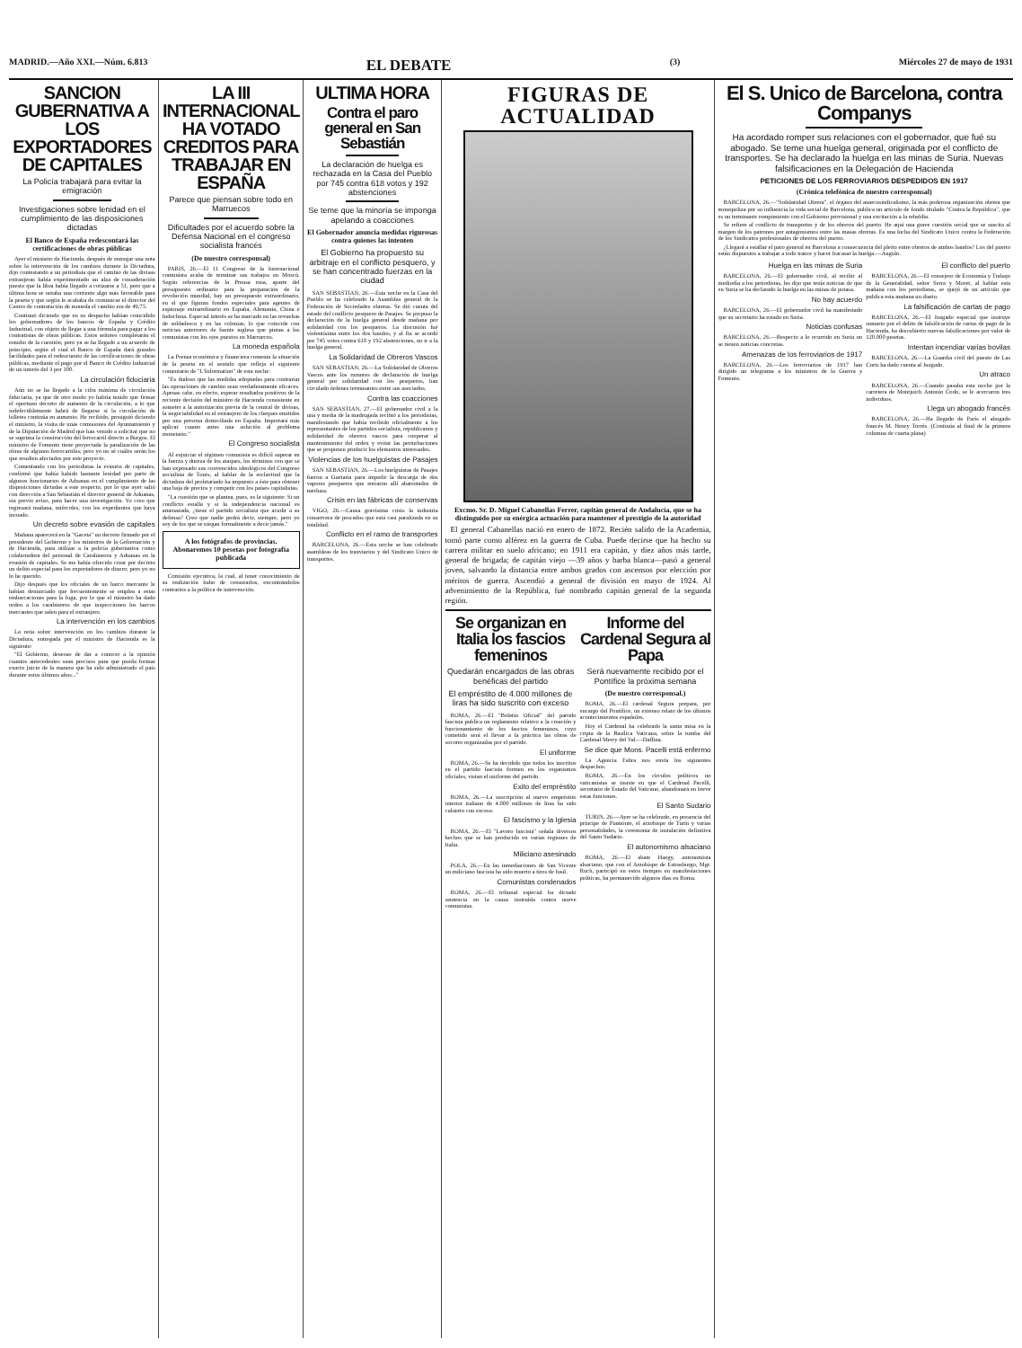MADRID.—Año XXI.—Núm. 6.813 EL DEBATE (3) Miércoles 27 de mayo de 1931
SANCION GUBERNATIVA A LOS EXPORTADORES DE CAPITALES
La Policía trabajará para evitar la emigración
Investigaciones sobre lenidad en el cumplimiento de las disposiciones dictadas
El Banco de España redescontará las certificaciones de obras públicas
Ayer el ministro de Hacienda, después de entregar una nota sobre la intervención de los cambios durante la Dictadura, dijo contestando a un periodista que el cambio de las divisas extranjeras había experimentado un alza de consideración puesto que la libra había llegado a cotizarse a 51, pero que a última hora se notaba una corriente algo más favorable para la peseta y que según le acababa de comunicar el director del Centro de contratación de moneda el cambio era de 49,75.
Continuó diciendo que en su despacho habían coincidido los gobernadores de los bancos de España y Crédito Industrial, con objeto de llegar a una fórmula para pagar a los contratistas de obras públicas. Estos señores completarán el estudio de la cuestión; pero ya se ha llegado a un acuerdo de principio, según el cual el Banco de España dará grandes facilidades para el redescuento de las certificaciones de obras públicas, mediante el pago por el Banco de Crédito Industrial de un interés del 3 por 100.
La circulación fiduciaria
Aún no se ha llegado a la cifra máxima de circulación fiduciaria, ya que de otro modo yo habría tenido que firmar el oportuno decreto de aumento de la circulación, a lo que indefectiblemente habrá de llegarse si la circulación de billetes continúa en aumento. He recibido, prosiguió diciendo el ministro, la visita de unas comisiones del Ayuntamiento y de la Diputación de Madrid que han venido a solicitar que no se suprima la construcción del ferrocarril directo a Burgos. El ministro de Fomento tiene proyectada la paralización de las obras de algunos ferrocarriles; pero yo no sé cuáles serán los que resulten afectados por este proyecto.
Comentando con los periodistas la evasión de capitales, confirmó que había habido bastante lenidad por parte de algunos funcionarios de Aduanas en el cumplimiento de las disposiciones dictadas a este respecto, por lo que ayer salió con dirección a San Sebastián el director general de Aduanas, sin previo aviso, para hacer una investigación. Yo creo que regresará mañana, miércoles, con los expedientes que haya incoado.
Un decreto sobre evasión de capitales
Mañana aparecerá en la "Gaceta" un decreto firmado por el presidente del Gobierno y los ministros de la Gobernación y de Hacienda, para utilizar a la policía gubernativa como colaboradora del personal de Carabineros y Aduanas en la evasión de capitales. Se me había ofrecido crear por decreto un delito especial para los exportadores de dinero; pero yo no lo he querido.
Dijo después que los oficiales de un barco mercante le habían denunciado que frecuentemente se emplea a estas embarcaciones para la fuga, por lo que el ministro ha dado orden a los carabineros de que inspeccionen los barcos mercantes que salen para el extranjero.
La intervención en los cambios
La nota sobre intervención en los cambios durante la Dictadura, entregada por el ministro de Hacienda es la siguiente:
"El Gobierno, deseoso de dar a conocer a la opinión cuantos antecedentes sean precisos para que pueda formar exacto juicio de la manera que ha sido administrado el país durante estos últimos años..."
LA III INTERNACIONAL HA VOTADO CREDITOS PARA TRABAJAR EN ESPAÑA
Parece que piensan sobre todo en Marruecos
Dificultades por el acuerdo sobre la Defensa Nacional en el congreso socialista francés
(De nuestro corresponsal)
PARIS, 26.—El 11 Congreso de la Internacional comunista acaba de terminar sus trabajos en Moscú. Según referencias de la Prensa rusa, aparte del presupuesto ordinario para la preparación de la revolución mundial, hay un presupuesto extraordinario, en el que figuran fondos especiales para agentes de espionaje extraordinario en España, Alemania, China e Indochina. Especial interés se ha marcado en las revueltas de soldadesca y en las colonias, lo que coincide con noticias anteriores de fuente inglesa que pintan a los comunistas con los ojos puestos en Marruecos.
La moneda española
La Prensa económica y financiera comenta la situación de la peseta en el sentido que refleja el siguiente comentario de "L'Information" de esta noche:
"Es dudoso que las medidas adoptadas para contrariar las operaciones de cambio sean verdaderamente eficaces. Apenas cabe, en efecto, esperar resultados positivos de la reciente decisión del ministro de Hacienda consistente en someter a la autorización previa de la central de divisas, la negociabilidad en el extranjero de los cheques emitidos por una persona domiciliada en España. Importará más aplicar cuanto antes una solución al problema monetario."
El Congreso socialista
Al enjuiciar el régimen comunista es difícil superar en la fuerza y dureza de los ataques, los términos con que se han expresado sus convencidos ideológicos del Congreso socialista de Tours, al hablar de la esclavitud que la dictadura del proletariado ha impuesto a éste para obtener una baja de precios y competir con los países capitalistas.
"La cuestión que se plantea, pues, es la siguiente: Si un conflicto estalla y si la independencia nacional es amenazada, ¿tiene el partido socialista que acudir a su defensa? Creo que nadie podrá decir, siempre, pero yo soy de los que se niegan formalmente a decir jamás."
A los fotógrafos de provincias. Abonaremos 10 pesetas por fotografía publicada
Comisión ejecutiva, la cual, al tener conocimiento de su realización hubo de censurarlos, encontrándolos contrarios a la política de intervención.
ULTIMA HORA
Contra el paro general en San Sebastián
La declaración de huelga es rechazada en la Casa del Pueblo por 745 contra 618 votos y 192 abstenciones
Se teme que la minoría se imponga apelando a coacciones
El Gobernador anuncia medidas rigurosas contra quienes las intenten
El Gobierno ha propuesto su arbitraje en el conflicto pesquero, y se han concentrado fuerzas en la ciudad
SAN SEBASTIAN, 26.—Esta noche en la Casa del Pueblo se ha celebrado la Asamblea general de la Federación de Sociedades obreras. Se dió cuenta del estado del conflicto pesquero de Pasajes. Se propuso la declaración de la huelga general desde mañana por solidaridad con los pesqueros. La discusión fué violentísima entre los dos bandos, y al fin se acordó por 745 votos contra 618 y 192 abstenciones, no ir a la huelga general.
La Solidaridad de Obreros Vascos
SAN SEBASTIAN, 26.—La Solidaridad de Obreros Vascos ante los rumores de declaración de huelga general por solidaridad con los pesqueros, han circulado órdenes terminantes entre sus asociados.
Contra las coacciones
SAN SEBASTIAN, 27.—El gobernador civil a la una y media de la madrugada recibió a los periodistas, manifestando que había recibido oficialmente a los representantes de los partidos socialista, republicanos y solidaridad de obreros vascos para cooperar al mantenimiento del orden y evitar las perturbaciones que se proponen producir los elementos interesados.
Violencias de los huelguistas de Pasajes
SAN SEBASTIAN, 26.—Los huelguistas de Pasajes fueron a Guetaria para impedir la descarga de dos vapores pesqueros que entraron allí abarrotados de merluza.
Crisis en las fábricas de conservas
VIGO, 26.—Causa gravísima crisis la industria conservera de pescados que está casi paralizada en su totalidad.
Conflicto en el ramo de transportes
BARCELONA, 26.—Esta noche se han celebrado asambleas de los tranviarios y del Sindicato Unico de transportes.
FIGURAS DE ACTUALIDAD
Excmo. Sr. D. Miguel Cabanellas Ferrer, capitán general de Andalucía, que se ha distinguido por su enérgica actuación para mantener el prestigio de la autoridad
El general Cabanellas nació en enero de 1872. Recién salido de la Academia, tomó parte como alférez en la guerra de Cuba. Puede decirse que ha hecho su carrera militar en suelo africano; en 1911 era capitán, y diez años más tarde, general de brigada; de capitán viejo —39 años y barba blanca—pasó a general joven, salvando la distancia entre ambos grados con ascensos por elección por méritos de guerra. Ascendió a general de división en mayo de 1924. Al advenimiento de la República, fué nombrado capitán general de la segunda región.
Se organizan en Italia los fascios femeninos
Quedarán encargados de las obras benéficas del partido
El empréstito de 4.000 millones de liras ha sido suscrito con exceso
ROMA, 26.—El "Boletín Oficial" del partido fascista publica un reglamento relativo a la creación y funcionamiento de los fascios femeninos, cuyo cometido será el llevar a la práctica las obras de socorro organizadas por el partido.
El uniforme
ROMA, 26.—Se ha decidido que todos los inscritos en el partido fascista formen en los organismos oficiales, vistan el uniforme del partido.
Exito del empréstito
ROMA, 26.—La suscripción al nuevo empréstito interior italiano de 4.000 millones de liras ha sido cubierto con exceso.
El fascismo y la Iglesia
ROMA, 26.—El "Lavoro fascista" señala diversos hechos que se han producido en varias regiones de Italia.
Miliciano asesinado
POLA, 26.—En las inmediaciones de San Vicente un miliciano fascista ha sido muerto a tiros de fusil.
Comunistas condenados
ROMA, 26.—El tribunal especial ha dictado sentencia en la causa instruída contra nueve comunistas.
Informe del Cardenal Segura al Papa
Será nuevamente recibido por el Pontífice la próxima semana
(De nuestro corresponsal.)
ROMA, 26.—El cardenal Segura prepara, por encargo del Pontífice, un extenso relato de los últimos acontecimientos españoles.
Hoy el Cardenal ha celebrado la santa misa en la cripta de la Basílica Vaticana, sobre la tumba del Cardenal Merry del Val.—Daffina.
Se dice que Mons. Pacelli está enfermo
La Agencia Fabra nos envía los siguientes despachos:
ROMA, 26.—En los círculos políticos no vaticanistas se insiste en que el Cardenal Pacelli, secretario de Estado del Vaticano, abandonará en breve estas funciones.
El Santo Sudario
TURIN, 26.—Ayer se ha celebrado, en presencia del príncipe de Piamonte, el arzobispo de Turín y varias personalidades, la ceremonia de instalación definitiva del Santo Sudario.
El autonomismo alsaciano
ROMA, 26.—El abate Haegy, autonomista alsaciano, que con el Arzobispo de Estrasburgo, Mgr. Ruch, participó en estos tiempos en manifestaciones políticas, ha permanecido algunos días en Roma.
El S. Unico de Barcelona, contra Companys
Ha acordado romper sus relaciones con el gobernador, que fué su abogado. Se teme una huelga general, originada por el conflicto de transportes. Se ha declarado la huelga en las minas de Suria. Nuevas falsificaciones en la Delegación de Hacienda
PETICIONES DE LOS FERROVIARIOS DESPEDIDOS EN 1917
(Crónica telefónica de nuestro corresponsal)
BARCELONA, 26.—"Solidaridad Obrera", el órgano del anarcosindicalismo, la más poderosa organización obrera que monopoliza por su influencia la vida social de Barcelona, publica un artículo de fondo titulado "Contra la República", que es un terminante rompimiento con el Gobierno provisional y una excitación a la rebeldía.
Se refiere al conflicto de transportes y de los obreros del puerto. He aquí una grave cuestión social que se suscita al margen de los patronos por antagonismos entre las masas obreras. Es una lucha del Sindicato Unico contra la Federación de los Sindicatos profesionales de obreros del puerto.
¿Llegará a estallar el paro general en Barcelona a consecuencia del pleito entre obreros de ambos bandos? Los del puerto están dispuestos a trabajar a todo trance y hacer fracasar la huelga.—Angulo.
Huelga en las minas de Suria
BARCELONA, 26.—El gobernador civil, al recibir al mediodía a los periodistas, les dijo que tenía noticias de que en Suria se ha declarado la huelga en las minas de potasa.
No hay acuerdo
BARCELONA, 26.—El gobernador civil ha manifestado que su secretario ha estado en Suria.
Noticias confusas
BARCELONA, 26.—Respecto a lo ocurrido en Suria no se tienen noticias concretas.
Amenazas de los ferroviarios de 1917
BARCELONA, 26.—Los ferroviarios de 1917 han dirigido un telegrama a los ministros de la Guerra y Fomento.
El conflicto del puerto
BARCELONA, 26.—El consejero de Economía y Trabajo de la Generalidad, señor Serra y Moret, al hablar esta mañana con los periodistas, se quejó de un artículo que publica esta mañana un diario.
La falsificación de cartas de pago
BARCELONA, 26.—El Juzgado especial que instruye sumario por el delito de falsificación de cartas de pago de la Hacienda, ha descubierto nuevas falsificaciones por valor de 120.000 pesetas.
Intentan incendiar varias bovilas
BARCELONA, 26.—La Guardia civil del puesto de Las Corts ha dado cuenta al Juzgado.
Un atraco
BARCELONA, 26.—Cuando pasaba esta noche por la carretera de Montjuich Antonio Codo, se le acercaron tres individuos.
Llega un abogado francés
BARCELONA, 26.—Ha llegado de París el abogado francés M. Henry Torrès. (Continúa al final de la primera columna de cuarta plana)